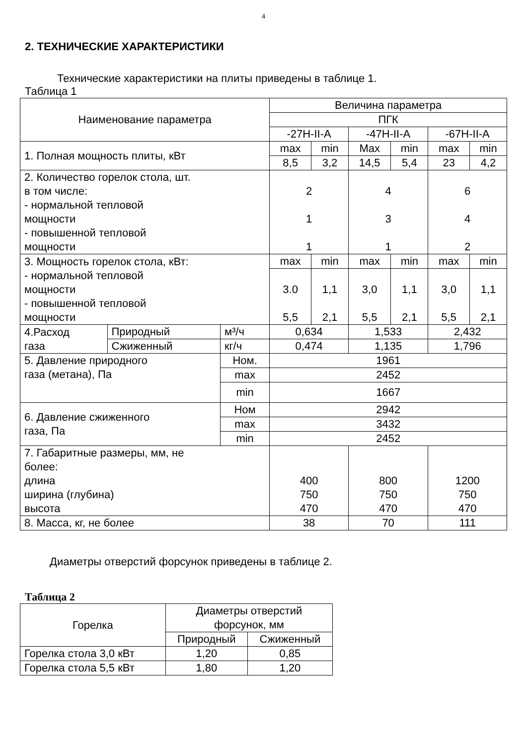4
2. ТЕХНИЧЕСКИЕ ХАРАКТЕРИСТИКИ
Технические характеристики на плиты приведены в таблице 1.
Таблица 1
| Наименование параметра | | | Величина параметра | | | | | |
| --- | --- | --- | --- | --- | --- | --- | --- | --- |
| | | | ПГК | | | | | |
| | | | -27Н-II-А | | -47Н-II-А | | -67Н-II-А | |
| 1. Полная мощность плиты, кВт | | | max | min | Max | min | max | min |
| | | | 8,5 | 3,2 | 14,5 | 5,4 | 23 | 4,2 |
| 2. Количество горелок стола, шт. в том числе: - нормальной тепловой мощности - повышенной тепловой мощности | | | 2 1 1 | | 4 3 1 | | 6 4 2 | |
| 3. Мощность горелок стола, кВт: - нормальной тепловой мощности - повышенной тепловой мощности | | | max | min | max | min | max | min |
| | | | 3.0 5,5 | 1,1 2,1 | 3,0 5,5 | 1,1 2,1 | 3,0 5,5 | 1,1 2,1 |
| 4.Расход газа | Природный | м³/ч | 0,634 | | 1,533 | | 2,432 | |
| | Сжиженный | кг/ч | 0,474 | | 1,135 | | 1,796 | |
| 5. Давление природного газа (метана), Па | | Ном. | 1961 | | | | | |
| | | max | 2452 | | | | | |
| | | min | 1667 | | | | | |
| 6. Давление сжиженного газа, Па | | Ном | 2942 | | | | | |
| | | max | 3432 | | | | | |
| | | min | 2452 | | | | | |
| 7. Габаритные размеры, мм, не более: длина ширина (глубина) высота | | | 400 750 470 | | 800 750 470 | | 1200 750 470 | |
| 8. Масса, кг, не более | | | 38 | | 70 | | 111 | |
Диаметры отверстий форсунок приведены в таблице 2.
Таблица 2
| Горелка | Диаметры отверстий форсунок, мм | |
| --- | --- | --- |
| | Природный | Сжиженный |
| Горелка стола 3,0 кВт | 1,20 | 0,85 |
| Горелка стола 5,5 кВт | 1,80 | 1,20 |